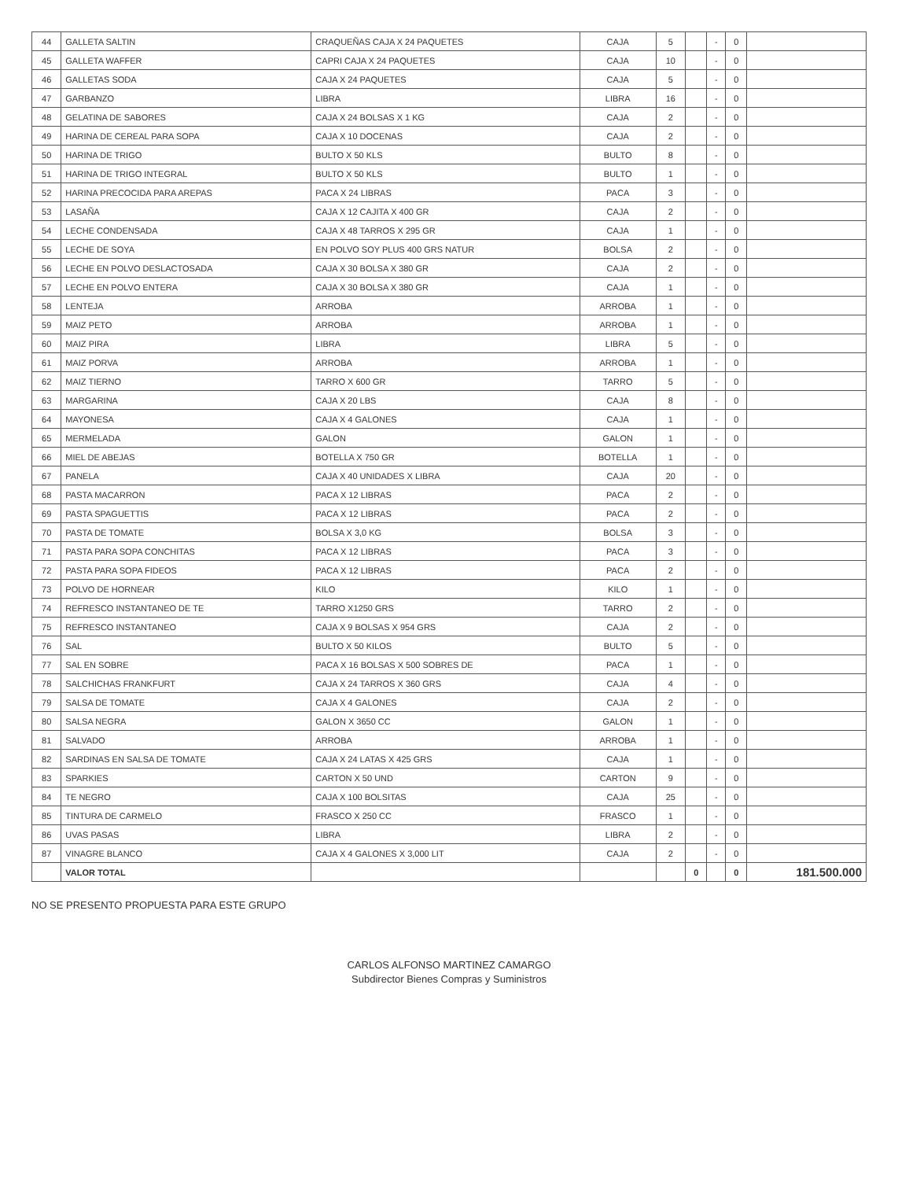| 44 | GALLETA SALTIN | CRAQUEÑAS CAJA X 24 PAQUETES | CAJA | 5 | | - | 0 | |
| 45 | GALLETA WAFFER | CAPRI CAJA X 24 PAQUETES | CAJA | 10 | | - | 0 | |
| 46 | GALLETAS SODA | CAJA X 24 PAQUETES | CAJA | 5 | | - | 0 | |
| 47 | GARBANZO | LIBRA | LIBRA | 16 | | - | 0 | |
| 48 | GELATINA DE SABORES | CAJA X 24 BOLSAS X 1 KG | CAJA | 2 | | - | 0 | |
| 49 | HARINA DE CEREAL PARA SOPA | CAJA X 10 DOCENAS | CAJA | 2 | | - | 0 | |
| 50 | HARINA DE TRIGO | BULTO X 50 KLS | BULTO | 8 | | - | 0 | |
| 51 | HARINA DE TRIGO INTEGRAL | BULTO X 50 KLS | BULTO | 1 | | - | 0 | |
| 52 | HARINA PRECOCIDA PARA AREPAS | PACA X 24 LIBRAS | PACA | 3 | | - | 0 | |
| 53 | LASAÑA | CAJA X 12 CAJITA X 400 GR | CAJA | 2 | | - | 0 | |
| 54 | LECHE CONDENSADA | CAJA X 48 TARROS X 295 GR | CAJA | 1 | | - | 0 | |
| 55 | LECHE DE SOYA | EN POLVO SOY PLUS 400 GRS NATUR | BOLSA | 2 | | - | 0 | |
| 56 | LECHE EN POLVO DESLACTOSADA | CAJA X 30 BOLSA X 380 GR | CAJA | 2 | | - | 0 | |
| 57 | LECHE EN POLVO ENTERA | CAJA X 30 BOLSA X 380 GR | CAJA | 1 | | - | 0 | |
| 58 | LENTEJA | ARROBA | ARROBA | 1 | | - | 0 | |
| 59 | MAIZ PETO | ARROBA | ARROBA | 1 | | - | 0 | |
| 60 | MAIZ PIRA | LIBRA | LIBRA | 5 | | - | 0 | |
| 61 | MAIZ PORVA | ARROBA | ARROBA | 1 | | - | 0 | |
| 62 | MAIZ TIERNO | TARRO X 600 GR | TARRO | 5 | | - | 0 | |
| 63 | MARGARINA | CAJA X 20 LBS | CAJA | 8 | | - | 0 | |
| 64 | MAYONESA | CAJA X 4 GALONES | CAJA | 1 | | - | 0 | |
| 65 | MERMELADA | GALON | GALON | 1 | | - | 0 | |
| 66 | MIEL DE ABEJAS | BOTELLA X 750 GR | BOTELLA | 1 | | - | 0 | |
| 67 | PANELA | CAJA X 40 UNIDADES X LIBRA | CAJA | 20 | | - | 0 | |
| 68 | PASTA MACARRON | PACA X 12 LIBRAS | PACA | 2 | | - | 0 | |
| 69 | PASTA SPAGUETTIS | PACA X 12 LIBRAS | PACA | 2 | | - | 0 | |
| 70 | PASTA DE TOMATE | BOLSA X 3,0 KG | BOLSA | 3 | | - | 0 | |
| 71 | PASTA PARA SOPA CONCHITAS | PACA X 12 LIBRAS | PACA | 3 | | - | 0 | |
| 72 | PASTA PARA SOPA FIDEOS | PACA X 12 LIBRAS | PACA | 2 | | - | 0 | |
| 73 | POLVO DE HORNEAR | KILO | KILO | 1 | | - | 0 | |
| 74 | REFRESCO INSTANTANEO DE TE | TARRO X1250 GRS | TARRO | 2 | | - | 0 | |
| 75 | REFRESCO INSTANTANEO | CAJA X 9 BOLSAS X 954 GRS | CAJA | 2 | | - | 0 | |
| 76 | SAL | BULTO X 50 KILOS | BULTO | 5 | | - | 0 | |
| 77 | SAL EN SOBRE | PACA X 16 BOLSAS X 500 SOBRES DE | PACA | 1 | | - | 0 | |
| 78 | SALCHICHAS FRANKFURT | CAJA X 24 TARROS X 360 GRS | CAJA | 4 | | - | 0 | |
| 79 | SALSA DE TOMATE | CAJA X 4 GALONES | CAJA | 2 | | - | 0 | |
| 80 | SALSA NEGRA | GALON X 3650 CC | GALON | 1 | | - | 0 | |
| 81 | SALVADO | ARROBA | ARROBA | 1 | | - | 0 | |
| 82 | SARDINAS EN SALSA DE TOMATE | CAJA X 24 LATAS X 425 GRS | CAJA | 1 | | - | 0 | |
| 83 | SPARKIES | CARTON X 50 UND | CARTON | 9 | | - | 0 | |
| 84 | TE NEGRO | CAJA X 100 BOLSITAS | CAJA | 25 | | - | 0 | |
| 85 | TINTURA DE CARMELO | FRASCO X 250 CC | FRASCO | 1 | | - | 0 | |
| 86 | UVAS PASAS | LIBRA | LIBRA | 2 | | - | 0 | |
| 87 | VINAGRE BLANCO | CAJA X 4 GALONES X 3,000 LIT | CAJA | 2 | | - | 0 | |
| | VALOR TOTAL | | | | 0 | | 0 | 181.500.000 |
NO SE PRESENTO PROPUESTA PARA ESTE GRUPO
CARLOS ALFONSO MARTINEZ CAMARGO
Subdirector Bienes Compras y Suministros